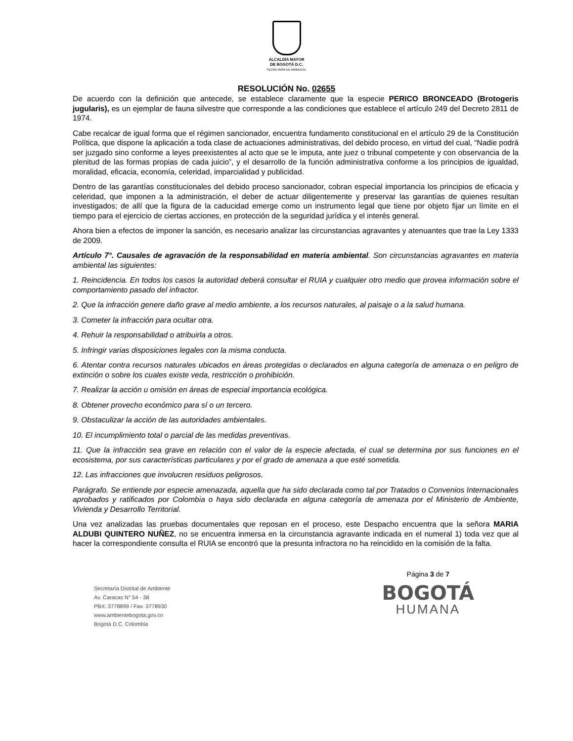ALCALDÍA MAYOR
DE BOGOTÁ D.C.
SECRETARÍA DE AMBIENTE
RESOLUCIÓN No. 02655
De acuerdo con la definición que antecede, se establece claramente que la especie PERICO BRONCEADO (Brotogeris jugularis), es un ejemplar de fauna silvestre que corresponde a las condiciones que establece el artículo 249 del Decreto 2811 de 1974.
Cabe recalcar de igual forma que el régimen sancionador, encuentra fundamento constitucional en el artículo 29 de la Constitución Política, que dispone la aplicación a toda clase de actuaciones administrativas, del debido proceso, en virtud del cual, “Nadie podrá ser juzgado sino conforme a leyes preexistentes al acto que se le imputa, ante juez o tribunal competente y con observancia de la plenitud de las formas propias de cada juicio”, y el desarrollo de la función administrativa conforme a los principios de igualdad, moralidad, eficacia, economía, celeridad, imparcialidad y publicidad.
Dentro de las garantías constitucionales del debido proceso sancionador, cobran especial importancia los principios de eficacia y celeridad, que imponen a la administración, el deber de actuar diligentemente y preservar las garantías de quienes resultan investigados; de allí que la figura de la caducidad emerge como un instrumento legal que tiene por objeto fijar un límite en el tiempo para el ejercicio de ciertas acciones, en protección de la seguridad jurídica y el interés general.
Ahora bien a efectos de imponer la sanción, es necesario analizar las circunstancias agravantes y atenuantes que trae la Ley 1333 de 2009.
Artículo 7°. Causales de agravación de la responsabilidad en materia ambiental. Son circunstancias agravantes en materia ambiental las siguientes:
1. Reincidencia. En todos los casos la autoridad deberá consultar el RUIA y cualquier otro medio que provea información sobre el comportamiento pasado del infractor.
2. Que la infracción genere daño grave al medio ambiente, a los recursos naturales, al paisaje o a la salud humana.
3. Cometer la infracción para ocultar otra.
4. Rehuir la responsabilidad o atribuirla a otros.
5. Infringir varias disposiciones legales con la misma conducta.
6. Atentar contra recursos naturales ubicados en áreas protegidas o declarados en alguna categoría de amenaza o en peligro de extinción o sobre los cuales existe veda, restricción o prohibición.
7. Realizar la acción u omisión en áreas de especial importancia ecológica.
8. Obtener provecho económico para sí o un tercero.
9. Obstaculizar la acción de las autoridades ambientales.
10. El incumplimiento total o parcial de las medidas preventivas.
11. Que la infracción sea grave en relación con el valor de la especie afectada, el cual se determina por sus funciones en el ecosistema, por sus características particulares y por el grado de amenaza a que esté sometida.
12. Las infracciones que involucren residuos peligrosos.
Parágrafo. Se entiende por especie amenazada, aquella que ha sido declarada como tal por Tratados o Convenios Internacionales aprobados y ratificados por Colombia o haya sido declarada en alguna categoría de amenaza por el Ministerio de Ambiente, Vivienda y Desarrollo Territorial.
Una vez analizadas las pruebas documentales que reposan en el proceso, este Despacho encuentra que la señora MARIA ALDUBI QUINTERO NUÑEZ, no se encuentra inmersa en la circunstancia agravante indicada en el numeral 1) toda vez que al hacer la correspondiente consulta el RUIA se encontró que la presunta infractora no ha reincidido en la comisión de la falta.
Secretaría Distrital de Ambiente
Av. Caracas N° 54 - 38
PBX: 3778899 / Fax: 3778930
www.ambientebogota.gov.co
Bogotá D.C. Colombia
Página 3 de 7
BOGOTÁ
HUMANA